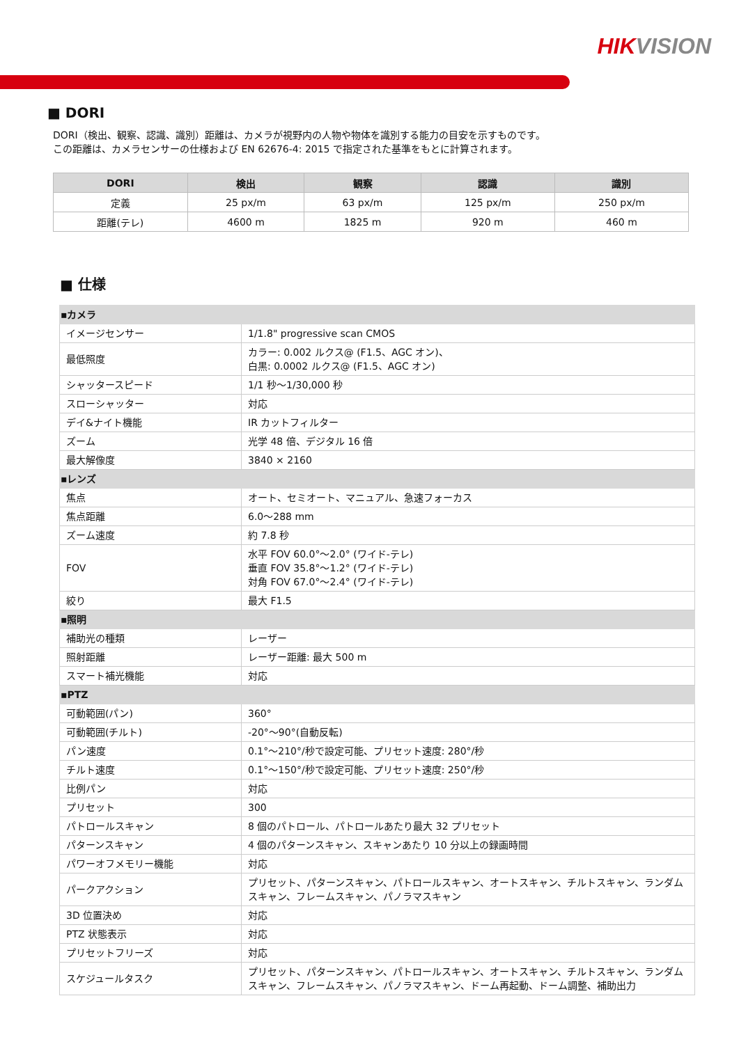HIKVISION
■ DORI
DORI（検出、観察、認識、識別）距離は、カメラが視野内の人物や物体を識別する能力の目安を示すものです。
この距離は、カメラセンサーの仕様および EN 62676-4: 2015 で指定された基準をもとに計算されます。
| DORI | 検出 | 観察 | 認識 | 識別 |
| --- | --- | --- | --- | --- |
| 定義 | 25 px/m | 63 px/m | 125 px/m | 250 px/m |
| 距離(テレ) | 4600 m | 1825 m | 920 m | 460 m |
■ 仕様
| ▪カメラ | |
| イメージセンサー | 1/1.8" progressive scan CMOS |
| 最低照度 | カラー: 0.002 ルクス@ (F1.5、AGC オン)、 白黒: 0.0002 ルクス@ (F1.5、AGC オン) |
| シャッタースピード | 1/1 秒～1/30,000 秒 |
| スローシャッター | 対応 |
| デイ&ナイト機能 | IR カットフィルター |
| ズーム | 光学 48 倍、デジタル 16 倍 |
| 最大解像度 | 3840 × 2160 |
| ▪レンズ | |
| 焦点 | オート、セミオート、マニュアル、急速フォーカス |
| 焦点距離 | 6.0～288 mm |
| ズーム速度 | 約 7.8 秒 |
| FOV | 水平 FOV 60.0°～2.0° (ワイド-テレ) 垂直 FOV 35.8°～1.2° (ワイド-テレ) 対角 FOV 67.0°～2.4° (ワイド-テレ) |
| 絞り | 最大 F1.5 |
| ▪照明 | |
| 補助光の種類 | レーザー |
| 照射距離 | レーザー距離: 最大 500 m |
| スマート補光機能 | 対応 |
| ▪PTZ | |
| 可動範囲(パン) | 360° |
| 可動範囲(チルト) | -20°～90°(自動反転) |
| パン速度 | 0.1°～210°/秒で設定可能、プリセット速度: 280°/秒 |
| チルト速度 | 0.1°～150°/秒で設定可能、プリセット速度: 250°/秒 |
| 比例パン | 対応 |
| プリセット | 300 |
| パトロールスキャン | 8 個のパトロール、パトロールあたり最大 32 プリセット |
| パターンスキャン | 4 個のパターンスキャン、スキャンあたり 10 分以上の録画時間 |
| パワーオフメモリー機能 | 対応 |
| パークアクション | プリセット、パターンスキャン、パトロールスキャン、オートスキャン、チルトスキャン、ランダムスキャン、フレームスキャン、パノラマスキャン |
| 3D 位置決め | 対応 |
| PTZ 状態表示 | 対応 |
| プリセットフリーズ | 対応 |
| スケジュールタスク | プリセット、パターンスキャン、パトロールスキャン、オートスキャン、チルトスキャン、ランダムスキャン、フレームスキャン、パノラマスキャン、ドーム再起動、ドーム調整、補助出力 |